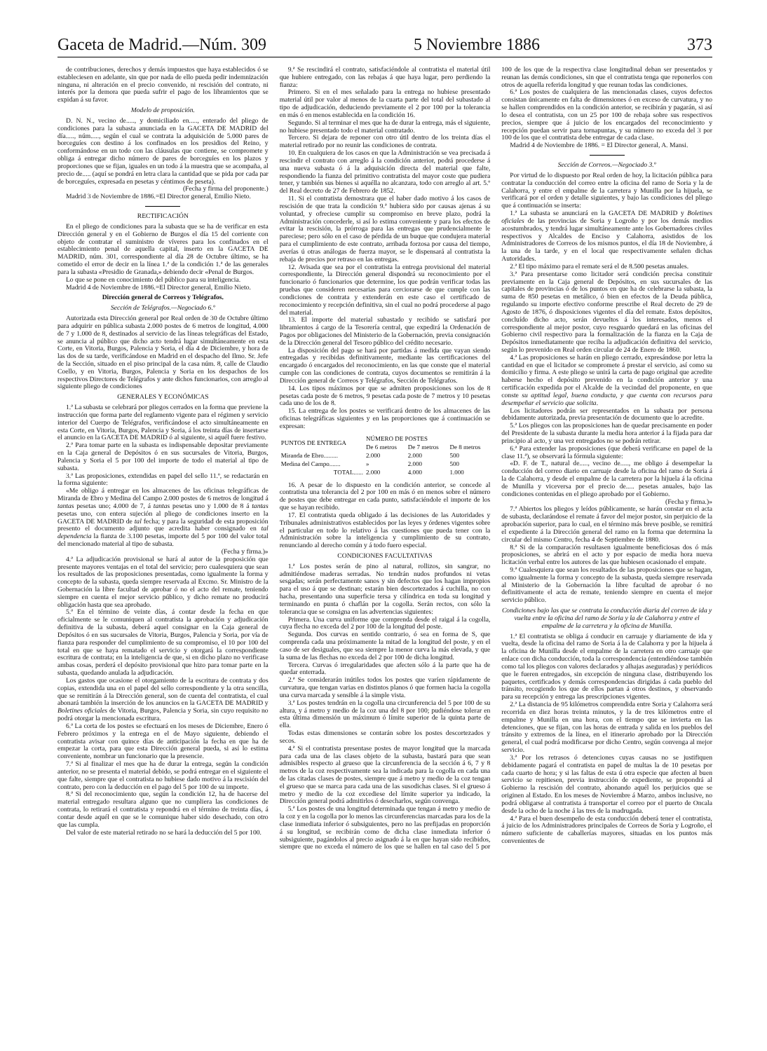Gaceta de Madrid.—Núm. 309 5 Noviembre 1886 373
de contribuciones, derechos y demás impuestos que haya establecidos ó se estableciesen en adelante, sin que por nada de ello pueda pedir indemnización ninguna, ni alteración en el precio convenido, ni rescisión del contrato, ni interés por la demora que pueda sufrir el pago de los libramientos que se expidan á su favor.
Modelo de proposición.
D. N. N., vecino de....., y domiciliado en....., enterado del pliego de condiciones para la subasta anunciada en la GACETA DE MADRID del día....., núm....., según el cual se contrata la adquisición de 5.000 pares de borceguíes con destino á los confinados en los presidios del Reino, y conformándose en un todo con las cláusulas que contiene, se compromete y obliga á entregar dicho número de pares de borceguíes en los plazos y proporciones que se fijan, iguales en un todo á la muestra que se acompaña, al precio de..... (aquí se pondrá en letra clara la cantidad que se pida por cada par de borceguíes, expresada en pesetas y céntimos de peseta).
(Fecha y firma del proponente.)
Madrid 3 de Noviembre de 1886.=El Director general, Emilio Nieto.
RECTIFICACIÓN
En el pliego de condiciones para la subasta que se ha de verificar en esta Dirección general y en el Gobierno de Burgos el día 15 del corriente con objeto de contratar el suministro de víveres para los confinados en el establecimiento penal de aquella capital, inserto en la GACETA DE MADRID, núm. 301, correspondiente al día 28 de Octubre último, se ha cometido el error de decir en la línea 1.ª de la condición 1.ª de las generales para la subasta «Presidio de Granada,» debiendo decir «Penal de Burgos.
Lo que se pone en conocimiento del público para su inteligencia.
Madrid 4 de Noviembre de 1886.=El Director general, Emilio Nieto.
Dirección general de Correos y Telégrafos.
Sección de Telégrafos.—Negociado 6.º
Autorizada esta Dirección general por Real orden de 30 de Octubre último para adquirir en pública subasta 2.000 postes de 6 metros de longitud, 4.000 de 7 y 1.000 de 8, destinados al servicio de las líneas telegráficas del Estado, se anuncia al público que dicho acto tendrá lugar simultáneamente en esta Corte, en Vitoria, Burgos, Palencia y Soria, el día 4 de Diciembre, y hora de las dos de su tarde, verificándose en Madrid en el despacho del Ilmo. Sr. Jefe de la Sección, situado en el piso principal de la casa núm. 8, calle de Claudio Coello, y en Vitoria, Burgos, Palencia y Soria en los despachos de los respectivos Directores de Telégrafos y ante dichos funcionarios, con arreglo al siguiente pliego de condiciones
GENERALES Y ECONÓMICAS
1.ª La subasta se celebrará por pliegos cerrados en la forma que previene la instrucción que forma parte del reglamento vigente para el régimen y servicio interior del Cuerpo de Telégrafos, verificándose el acto simultáneamente en esta Corte, en Vitoria, Burgos, Palencia y Soria, á los treinta días de insertarse el anuncio en la GACETA DE MADRID ó al siguiente, si aquél fuere festivo.
2.ª Para tomar parte en la subasta es indispensable depositar previamente en la Caja general de Depósitos ó en sus sucursales de Vitoria, Burgos, Palencia y Soria el 5 por 100 del importe de todo el material al tipo de subasta.
3.ª Las proposiciones, extendidas en papel del sello 11.º, se redactarán en la forma siguiente:
«Me obligo á entregar en los almacenes de las oficinas telegráficas de Miranda de Ebro y Medina del Campo 2.000 postes de 6 metros de longitud á tantas pesetas uno; 4.000 de 7, á tantas pesetas uno y 1.000 de 8 á tantas pesetas uno, con entera sujeción al pliego de condiciones inserto en la GACETA DE MADRID de tal fecha; y para la seguridad de esta proposición presento el documento adjunto que acredita haber consignado en tal dependencia la fianza de 3.100 pesetas, importe del 5 por 100 del valor total del mencionado material al tipo de subasta.
(Fecha y firma.)»
4.ª La adjudicación provisional se hará al autor de la proposición que presente mayores ventajas en el total del servicio; pero cualesquiera que sean los resultados de las proposiciones presentadas, como igualmente la forma y concepto de la subasta, queda siempre reservada al Excmo. Sr. Ministro de la Gobernación la libre facultad de aprobar ó no el acto del remate, teniendo siempre en cuenta el mejor servicio público, y dicho remate no producirá obligación hasta que sea aprobado.
5.ª En el término de veinte días, á contar desde la fecha en que oficialmente se le comuniquen al contratista la aprobación y adjudicación definitiva de la subasta, deberá aquel consignar en la Caja general de Depósitos ó en sus sucursales de Vitoria, Burgos, Palencia y Soria, por vía de fianza para responder del cumplimiento de su compromiso, el 10 por 100 del total en que se haya rematado el servicio y otorgará la correspondiente escritura de contrata; en la inteligencia de que, si en dicho plazo no verificase ambas cosas, perderá el depósito provisional que hizo para tomar parte en la subasta, quedando anulada la adjudicación.
Los gastos que ocasione el otorgamiento de la escritura de contrata y dos copias, extendida una en el papel del sello correspondiente y la otra sencilla, que se remitirán á la Dirección general, son de cuenta del contratista, el cual abonará también la inserción de los anuncios en la GACETA DE MADRID y Boletines oficiales de Vitoria, Burgos, Palencia y Soria, sin cuyo requisito no podrá otorgar la mencionada escritura.
6.ª La corta de los postes se efectuará en los meses de Diciembre, Enero ó Febrero próximos y la entrega en el de Mayo siguiente, debiendo el contratista avisar con quince días de anticipación la fecha en que ha de empezar la corta, para que esta Dirección general pueda, si así lo estima conveniente, nombrar un funcionario que la presencie.
7.ª Si al finalizar el mes que ha de durar la entrega, según la condición anterior, no se presenta el material debido, se podrá entregar en el siguiente el que falte, siempre que el contratista no hubiese dado motivo á la rescisión del contrato, pero con la deducción en el pago del 5 por 100 de su importe.
8.ª Si del reconocimiento que, según la condición 12, ha de hacerse del material entregado resultara alguno que no cumpliera las condiciones de contrata, lo retirará el contratista y repondrá en el término de treinta días, á contar desde aquél en que se le comunique haber sido desechado, con otro que las cumpla.
Del valor de este material retirado no se hará la deducción del 5 por 100.
9.ª Se rescindirá el contrato, satisfaciéndole al contratista el material útil que hubiere entregado, con las rebajas á que haya lugar, pero perdiendo la fianza:
Primero. Si en el mes señalado para la entrega no hubiese presentado material útil por valor al menos de la cuarta parte del total del subastado al tipo de adjudicación, deduciendo previamente el 2 por 100 por la tolerancia en más ó en menos establecida en la condición 16.
Segundo. Si al terminar el mes que ha de durar la entrega, más el siguiente, no hubiese presentado todo el material contratado.
Tercero. Si dejara de reponer con otro útil dentro de los treinta días el material retirado por no reunir las condiciones de contrata.
10. En cualquiera de los casos en que la Administración se vea precisada á rescindir el contrato con arreglo á la condición anterior, podrá procederse á una nueva subasta ó á la adquisición directa del material que falte, respondiendo la fianza del primitivo contratista del mayor coste que pudiera tener, y también sus bienes si aquélla no alcanzara, todo con arreglo al art. 5.º del Real decreto de 27 de Febrero de 1852.
11. Si el contratista demostrara que el haber dado motivo á los casos de rescisión de que trata la condición 9.ª hubiera sido por causas ajenas á su voluntad, y ofreciese cumplir su compromiso en breve plazo, podrá la Administración concederle, si así lo estima conveniente y para los efectos de evitar la rescisión, la prórroga para las entregas que prudencialmente le pareciese; pero sólo en el caso de pérdida de un buque que condujera material para el cumplimiento de este contrato, arribada forzosa por causa del tiempo, averías ú otras análogas de fuerza mayor, se le dispensará al contratista la rebaja de precios por retraso en las entregas.
12. Avisada que sea por el contratista la entrega provisional del material correspondiente, la Dirección general dispondrá su reconocimiento por el funcionario ó funcionarios que determine, los que podrán verificar todas las pruebas que consideren necesarias para cerciorarse de que cumple con las condiciones de contrata y extenderán en este caso el certificado de reconocimiento y recepción definitiva, sin el cual no podrá procederse al pago del material.
13. El importe del material subastado y recibido se satisfará por libramientos á cargo de la Tesorería central, que expedirá la Ordenación de Pagos por obligaciones del Ministerio de la Gobernación, previa consignación de la Dirección general del Tesoro público del crédito necesario.
La disposición del pago se hará por partidas á medida que vayan siendo entregadas y recibidas definitivamente, mediante las certificaciones del encargado ó encargados del reconocimiento, en las que conste que el material cumple con las condiciones de contrata, cuyos documentos se remitirán á la Dirección general de Correos y Telégrafos, Sección de Telégrafos.
14. Los tipos máximos por que se admiten proposiciones son los de 8 pesetas cada poste de 6 metros, 9 pesetas cada poste de 7 metros y 10 pesetas cada uno de los de 8.
15. La entrega de los postes se verificará dentro de los almacenes de las oficinas telegráficas siguientes y en las proporciones que á continuación se expresan:
| PUNTOS DE ENTREGA | NÚMERO DE POSTES | | |
| --- | --- | --- | --- |
| | De 6 metros | De 7 metros | De 8 metros |
| Miranda de Ebro......... | 2.000 | 2.000 | 500 |
| Medina del Campo....... | » | 2.000 | 500 |
| TOTAL...... | 2.000 | 4.000 | 1.000 |
16. A pesar de lo dispuesto en la condición anterior, se concede al contratista una tolerancia del 2 por 100 en más ó en menos sobre el número de postes que debe entregar en cada punto, satisfaciéndole el importe de los que se hayan recibido.
17. El contratista queda obligado á las decisiones de las Autoridades y Tribunales administrativos establecidos por las leyes y órdenes vigentes sobre el particular en todo lo relativo á las cuestiones que pueda tener con la Administración sobre la inteligencia y cumplimiento de su contrato, renunciando al derecho común y á todo fuero especial.
CONDICIONES FACULTATIVAS
1.ª Los postes serán de pino al natural, rollizos, sin sangrar, no admitiéndose maderas serradas. No tendrán nudos profundos ni vetas sesgadas; serán perfectamente sanos y sin defectos que los hagan impropios para el uso á que se destinan; estarán bien descortezados á cuchilla, no con hacha, presentando una superficie tersa y cilíndrica en toda su longitud y terminando en punta ó chaflán por la cogolla. Serán rectos, con sólo la tolerancia que se consigna en las advertencias siguientes:
Primera. Una curva uniforme que comprenda desde el raigal á la cogolla, cuya flecha no exceda del 2 por 100 de la longitud del poste.
Segunda. Dos curvas en sentido contrario, ó sea en forma de S, que comprenda cada una próximamente la mitad de la longitud del poste, y en el caso de ser desiguales, que sea siempre la menor curva la más elevada, y que la suma de las flechas no exceda del 2 por 100 de dicha longitud.
Tercera. Curvas ó irregularidades que afecten sólo á la parte que ha de quedar enterrada.
2.ª Se considerarán inútiles todos los postes que varíen rápidamente de curvatura, que tengan varias en distintos planos ó que formen hacia la cogolla una curva marcada y sensible á la simple vista.
3.ª Los postes tendrán en la cogolla una circunferencia del 5 por 100 de su altura, y á metro y medio de la coz una del 8 por 100; pudiéndose tolerar en esta última dimensión un máximum ó límite superior de la quinta parte de ella.
Todas estas dimensiones se contarán sobre los postes descortezados y secos.
4.ª Si el contratista presentase postes de mayor longitud que la marcada para cada una de las clases objeto de la subasta, bastará para que sean admisibles respecto al grueso que la circunferencia de la sección á 6, 7 y 8 metros de la coz respectivamente sea la indicada para la cogolla en cada una de las citadas clases de postes, siempre que á metro y medio de la coz tengan el grueso que se marca para cada una de las susodichas clases. Si el grueso á metro y medio de la coz excediese del límite superior ya indicado, la Dirección general podrá admitirlos ó desecharlos, según convenga.
5.ª Los postes de una longitud determinada que tengan á metro y medio de la coz y en la cogolla por lo menos las circunferencias marcadas para los de la clase inmediata inferior ó subsiguientes, pero no las prefijadas en proporción á su longitud, se recibirán como de dicha clase inmediata inferior ó subsiguiente, pagándolos al precio asignado á la en que hayan sido recibidos, siempre que no exceda el número de los que se hallen en tal caso del 5 por 100 de los que de la respectiva clase longitudinal deban ser presentados y reunan las demás condiciones, sin que el contratista tenga que reponerlos con otros de aquella referida longitud y que reunan todas las condiciones.
6.ª Los postes de cualquiera de las mencionadas clases, cuyos defectos consistan únicamente en falta de dimensiones ó en exceso de curvatura, y no se hallen comprendidos en la condición anterior, se recibirán y pagarán, si así lo desea el contratista, con un 25 por 100 de rebaja sobre sus respectivos precios, siempre que á juicio de los encargados del reconocimiento y recepción puedan servir para tornapuntas, y su número no exceda del 3 por 100 de los que el contratista debe entregar de cada clase.
Madrid 4 de Noviembre de 1886. = El Director general, A. Mansi.
Sección de Correos.—Negociado 3.º
Por virtud de lo dispuesto por Real orden de hoy, la licitación pública para contratar la conducción del correo entre la oficina del ramo de Soria y la de Calahorra, y entre el empalme de la carretera y Munilla por la hijuela, se verificará por el orden y detalle siguientes, y bajo las condiciones del pliego que á continuación se inserta:
1.ª La subasta se anunciará en la GACETA DE MADRID y Boletines oficiales de las provincias de Soria y Logroño y por los demás medios acostumbrados, y tendrá lugar simultáneamente ante los Gobernadores civiles respectivos y Alcaldes de Enciso y Calahorra, asistidos de los Administradores de Correos de los mismos puntos, el día 18 de Noviembre, á la una de la tarde, y en el local que respectivamente señalen dichas Autoridades.
2.ª El tipo máximo para el remate será el de 8.500 pesetas anuales.
3.ª Para presentarse como licitador será condición precisa constituir previamente en la Caja general de Depósitos, en sus sucursales de las capitales de provincias ó de los puntos en que ha de celebrarse la subasta, la suma de 850 pesetas en metálico, ó bien en efectos de la Deuda pública, regulando su importe efectivo conforme prescribe el Real decreto de 29 de Agosto de 1876, ó disposiciones vigentes el día del remate. Estos depósitos, concluído dicho acto, serán devueltos á los interesados, menos el correspondiente al mejor postor, cuyo resguardo quedará en las oficinas del Gobierno civil respectivo para la formalización de la fianza en la Caja de Depósitos inmediatamente que reciba la adjudicación definitiva del servicio, según lo prevenido en Real orden circular de 24 de Enero de 1860.
4.ª Las proposiciones se harán en pliego cerrado, expresándose por letra la cantidad en que el licitador se compromete á prestar el servicio, así como su domicilio y firma. A este pliego se unirá la carta de pago original que acredite haberse hecho el depósito prevenido en la condición anterior y una certificación expedida por el Alcalde de la vecindad del proponente, en que conste su aptitud legal, buena conducta, y que cuenta con recursos para desempeñar el servicio que solicita.
Los licitadores podrán ser representados en la subasta por persona debidamente autorizada, previa presentación de documento que lo acredite.
5.ª Los pliegos con las proposiciones han de quedar precisamente en poder del Presidente de la subasta durante la media hora anterior á la fijada para dar principio al acto, y una vez entregados no se podrán retirar.
6.ª Para extender las proposiciones (que deberá verificarse en papel de la clase 11.ª), se observará la fórmula siguiente:
«D. F. de T., natural de....., vecino de....., me obligo á desempeñar la conducción del correo diario en carruaje desde la oficina del ramo de Soria á la de Calahorra, y desde el empalme de la carretera por la hijuela á la oficina de Munilla y viceversa por el precio de..... pesetas anuales, bajo las condiciones contenidas en el pliego aprobado por el Gobierno.
(Fecha y firma.)»
7.ª Abiertos los pliegos y leídos públicamente, se harán constar en el acta de subasta, declarándose el remate á favor del mejor postor, sin perjuicio de la aprobación superior, para lo cual, en el término más breve posible, se remitirá el expediente á la Dirección general del ramo en la forma que determina la circular del mismo Centro, fecha 4 de Septiembre de 1880.
8.ª Si de la comparación resultasen igualmente beneficiosas dos ó más proposiciones, se abrirá en el acto y por espacio de media hora nueva licitación verbal entre los autores de las que hubiesen ocasionado el empate.
9.ª Cualesquiera que sean los resultados de las proposiciones que se hagan, como igualmente la forma y concepto de la subasta, queda siempre reservada al Ministerio de la Gobernación la libre facultad de aprobar ó no definitivamente el acta de remate, teniendo siempre en cuenta el mejor servicio público.
Condiciones bajo las que se contrata la conducción diaria del correo de ida y vuelta entre la oficina del ramo de Soria y la de Calahorra y entre el empalme de la carretera y la oficina de Munilla.
1.ª El contratista se obliga á conducir en carruaje y diariamente de ida y vuelta, desde la oficina del ramo de Soria á la de Calahorra y por la hijuela á la oficina de Munilla desde el empalme de la carretera en otro carruaje que enlace con dicha conducción, toda la correspondencia (entendiéndose también como tal los pliegos con valores declarados y alhajas aseguradas) y periódicos que le fueren entregados, sin excepción de ninguna clase, distribuyendo los paquetes, certificados y demás correspondencias dirigidas á cada pueblo del tránsito, recogiendo los que de ellos partan á otros destinos, y observando para su recepción y entrega las prescripciones vigentes.
2.ª La distancia de 95 kilómetros comprendida entre Soria y Calahorra será recorrida en diez horas treinta minutos, y la de tres kilómetros entre el empalme y Munilla en una hora, con el tiempo que se invierta en las detenciones, que se fijan, con las horas de entrada y salida en los pueblos del tránsito y extremos de la línea, en el itinerario aprobado por la Dirección general, el cual podrá modificarse por dicho Centro, según convenga al mejor servicio.
3.ª Por los retrasos ó detenciones cuyas causas no se justifiquen debidamente pagará el contratista en papel de multas la de 10 pesetas por cada cuarto de hora; y si las faltas de esta ú otra especie que afecten al buen servicio se repitiesen, previa instrucción de expediente, se propondrá al Gobierno la rescisión del contrato, abonando aquél los perjuicios que se originen al Estado. En los meses de Noviembre á Marzo, ambos inclusive, no podrá obligarse al contratista á transportar el correo por el puerto de Oncala desde la ocho de la noche á las tres de la madrugada.
4.ª Para el buen desempeño de esta conducción deberá tener el contratista, á juicio de los Administradores principales de Correos de Soria y Logroño, el número suficiente de caballerías mayores, situadas en los puntos más convenientes de